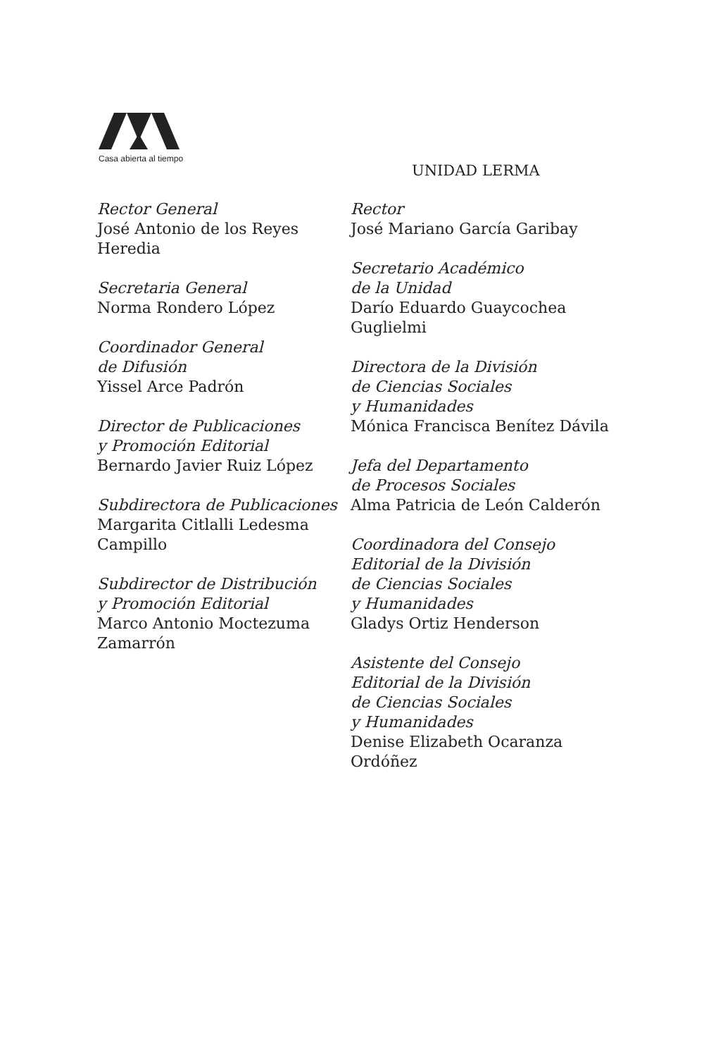Casa abierta al tiempo
UNIDAD LERMA
Rector General
José Antonio de los Reyes Heredia
Secretaria General
Norma Rondero López
Coordinador General
de Difusión
Yissel Arce Padrón
Director de Publicaciones
y Promoción Editorial
Bernardo Javier Ruiz López
Subdirectora de Publicaciones
Margarita Citlalli Ledesma Campillo
Subdirector de Distribución
y Promoción Editorial
Marco Antonio Moctezuma Zamarrón
Rector
José Mariano García Garibay
Secretario Académico
de la Unidad
Darío Eduardo Guaycochea Guglielmi
Directora de la División
de Ciencias Sociales
y Humanidades
Mónica Francisca Benítez Dávila
Jefa del Departamento
de Procesos Sociales
Alma Patricia de León Calderón
Coordinadora del Consejo
Editorial de la División
de Ciencias Sociales
y Humanidades
Gladys Ortiz Henderson
Asistente del Consejo
Editorial de la División
de Ciencias Sociales
y Humanidades
Denise Elizabeth Ocaranza
Ordóñez